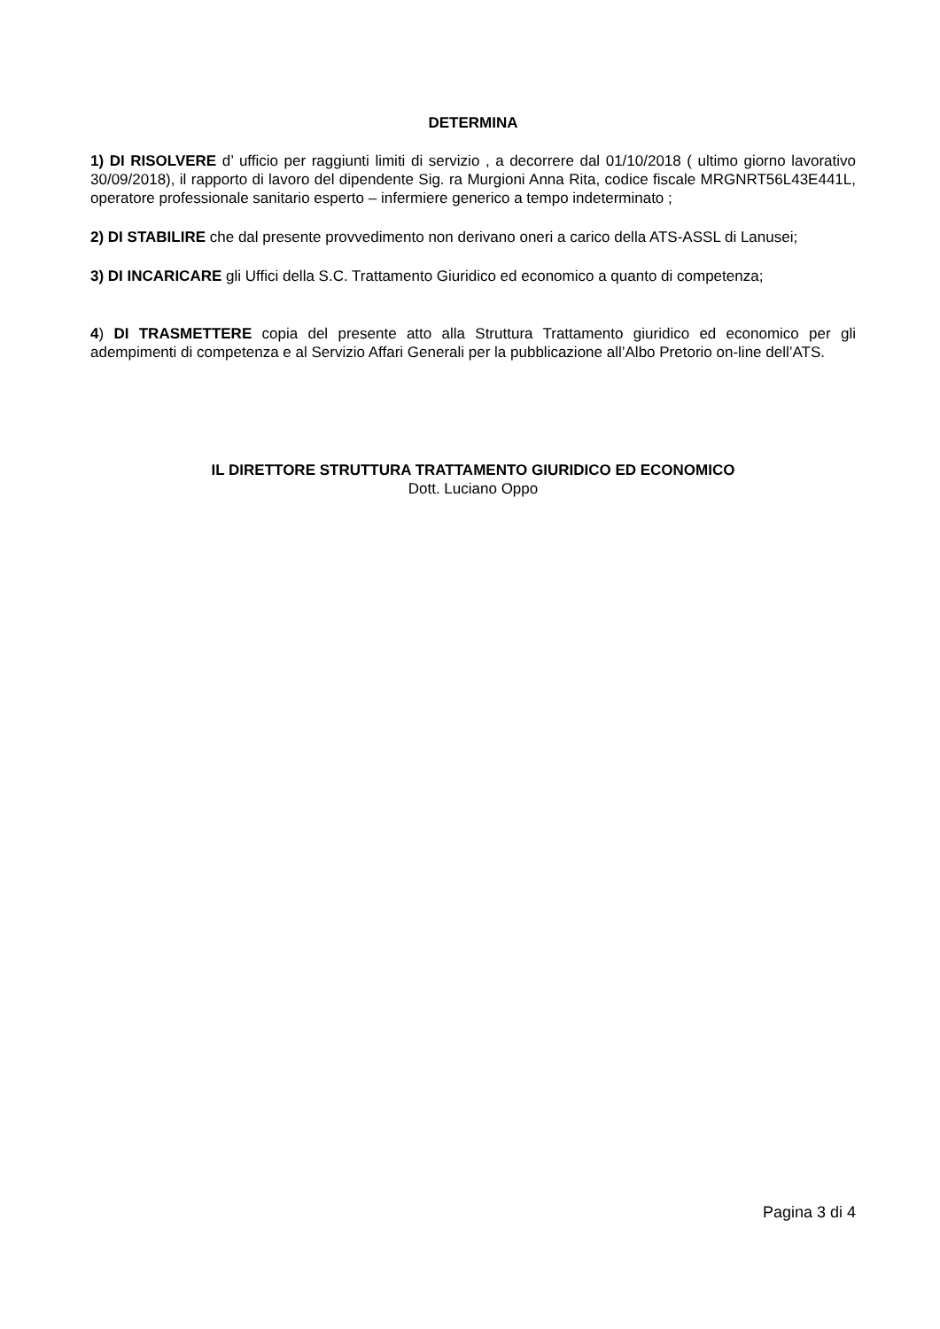DETERMINA
1) DI RISOLVERE d’ ufficio per raggiunti limiti di servizio , a decorrere dal 01/10/2018 ( ultimo giorno lavorativo 30/09/2018), il rapporto di lavoro del dipendente Sig. ra Murgioni Anna Rita, codice fiscale MRGNRT56L43E441L, operatore professionale sanitario esperto – infermiere generico a tempo indeterminato ;
2) DI STABILIRE che dal presente provvedimento non derivano oneri a carico della ATS-ASSL di Lanusei;
3) DI INCARICARE gli Uffici della S.C. Trattamento Giuridico ed economico a quanto di competenza;
4) DI TRASMETTERE copia del presente atto alla Struttura Trattamento giuridico ed economico per gli adempimenti di competenza e al Servizio Affari Generali per la pubblicazione all’Albo Pretorio on-line dell’ATS.
IL DIRETTORE STRUTTURA TRATTAMENTO GIURIDICO ED ECONOMICO
Dott. Luciano Oppo
Pagina 3 di 4